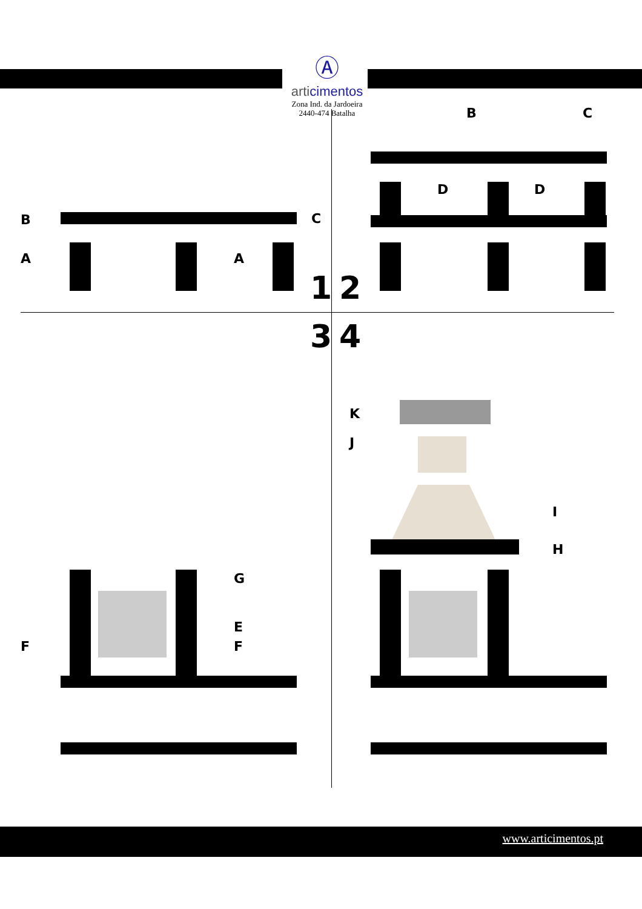Ⓐ
articimentos
Zona Ind. da Jardoeira
2440-474 Batalha
B C
A A
B C
D D
1 2
3 4
K
J
I
H
G
E
F F
www.articimentos.pt